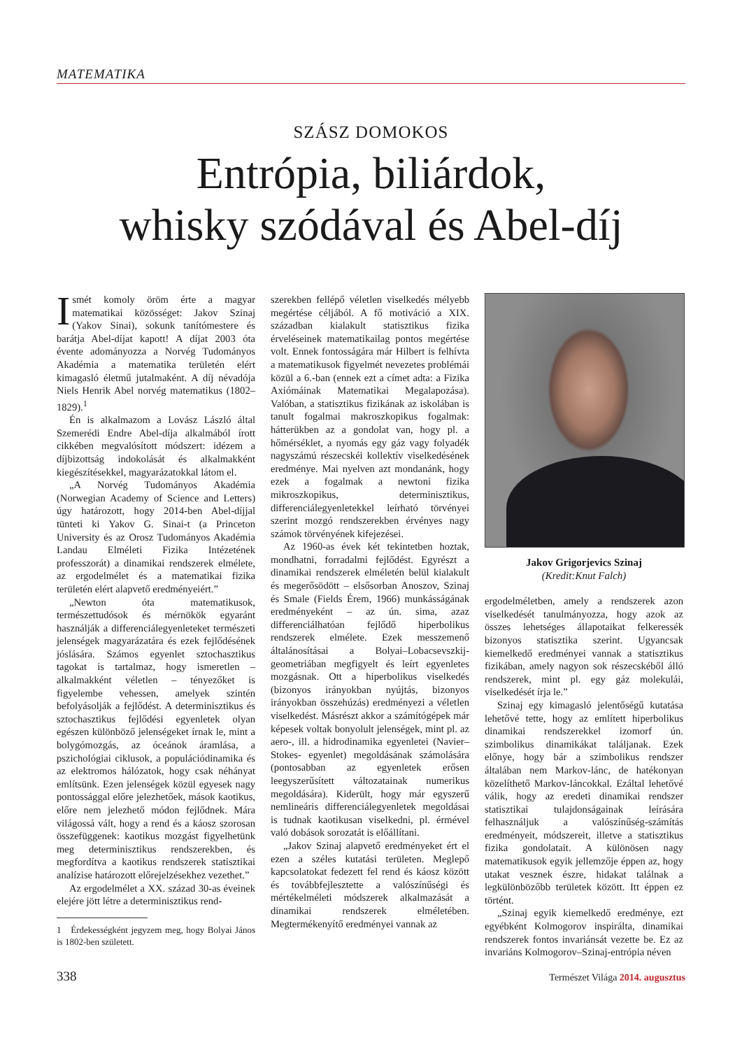MATEMATIKA
SZÁSZ DOMOKOS
Entrópia, biliárdok,
whisky szódával és Abel-díj
Ismét komoly öröm érte a magyar matematikai közösséget: Jakov Szinaj (Yakov Sinai), sokunk tanítómestere és barátja Abel-díjat kapott! A díjat 2003 óta évente adományozza a Norvég Tudományos Akadémia a matematika területén elért kimagasló életmű jutalmaként. A díj névadója Niels Henrik Abel norvég matematikus (1802–1829).<sup>1</sup>
Én is alkalmazom a Lovász László által Szemerédi Endre Abel-díja alkalmából írott cikkében megvalósított módszert: idézem a díjbizottság indokolását és alkalmakként kiegészítésekkel, magyarázatokkal látom el.
„A Norvég Tudományos Akadémia (Norwegian Academy of Science and Letters) úgy határozott, hogy 2014-ben Abel-díjjal tünteti ki Yakov G. Sinai-t (a Princeton University és az Orosz Tudományos Akadémia Landau Elméleti Fizika Intézetének professzorát) a dinamikai rendszerek elmélete, az ergodelmélet és a matematikai fizika területén elért alapvető eredményeiért.”
„Newton óta matematikusok, természettudósok és mérnökök egyaránt használják a differenciálegyenleteket természeti jelenségek magyarázatára és ezek fejlődésének jóslására. Számos egyenlet sztochasztikus tagokat is tartalmaz, hogy ismeretlen – alkalmakként véletlen – tényezőket is figyelembe vehessen, amelyek szintén befolyásolják a fejlődést. A determinisztikus és sztochasztikus fejlődési egyenletek olyan egészen különböző jelenségeket írnak le, mint a bolygómozgás, az óceánok áramlása, a pszichológiai ciklusok, a populációdinamika és az elektromos hálózatok, hogy csak néhányat említsünk. Ezen jelenségek közül egyesek nagy pontossággal előre jelezhetőek, mások kaotikus, előre nem jelezhető módon fejlődnek. Mára világossá vált, hogy a rend és a káosz szorosan összefüggenek: kaotikus mozgást figyelhetünk meg determinisztikus rendszerekben, és megfordítva a kaotikus rendszerek statisztikai analízise határozott előrejelzésekhez vezethet.”
Az ergodelmélet a XX. század 30-as éveinek elejére jött létre a determinisztikus rend-
1 Érdekességként jegyzem meg, hogy Bolyai János is 1802-ben született.
szerekben fellépő véletlen viselkedés mélyebb megértése céljából. A fő motiváció a XIX. században kialakult statisztikus fizika érveléseinek matematikailag pontos megértése volt. Ennek fontosságára már Hilbert is felhívta a matematikusok figyelmét nevezetes problémái közül a 6.-ban (ennek ezt a címet adta: a Fizika Axiómáinak Matematikai Megalapozása). Valóban, a statisztikus fizikának az iskolában is tanult fogalmai makroszkopikus fogalmak: hátterükben az a gondolat van, hogy pl. a hőmérséklet, a nyomás egy gáz vagy folyadék nagyszámú részecskéi kollektív viselkedésének eredménye. Mai nyelven azt mondanánk, hogy ezek a fogalmak a newtoni fizika mikroszkopikus, determinisztikus, differenciálegyenletekkel leírható törvényei szerint mozgó rendszerekben érvényes nagy számok törvényének kifejezései.
Az 1960-as évek két tekintetben hoztak, mondhatni, forradalmi fejlődést. Egyrészt a dinamikai rendszerek elméletén belül kialakult és megerősödött – elsősorban Anoszov, Szinaj és Smale (Fields Érem, 1966) munkásságának eredményeként – az ún. sima, azaz differenciálhatóan fejlődő hiperbolikus rendszerek elmélete. Ezek messzemenő általánosításai a Bolyai–Lobacsevszkij-geometriában megfigyelt és leírt egyenletes mozgásnak. Ott a hiperbolikus viselkedés (bizonyos irányokban nyújtás, bizonyos irányokban összehúzás) eredményezi a véletlen viselkedést. Másrészt akkor a számítógépek már képesek voltak bonyolult jelenségek, mint pl. az aero-, ill. a hidrodinamika egyenletei (Navier–Stokes- egyenlet) megoldásának számolására (pontosabban az egyenletek erősen leegyszerűsített változatainak numerikus megoldására). Kiderült, hogy már egyszerű nemlineáris differenciálegyenletek megoldásai is tudnak kaotikusan viselkedni, pl. érmével való dobások sorozatát is előállítani.
„Jakov Szinaj alapvető eredményeket ért el ezen a széles kutatási területen. Meglepő kapcsolatokat fedezett fel rend és káosz között és továbbfejlesztette a valószínűségi és mértékelméleti módszerek alkalmazását a dinamikai rendszerek elméletében. Megtermékenyítő eredményei vannak az
Jakov Grigorjevics Szinaj
(Kredit:Knut Falch)
ergodelméletben, amely a rendszerek azon viselkedését tanulmányozza, hogy azok az összes lehetséges állapotaikat felkeressék bizonyos statisztika szerint. Ugyancsak kiemelkedő eredményei vannak a statisztikus fizikában, amely nagyon sok részecskéből álló rendszerek, mint pl. egy gáz molekulái, viselkedését írja le.”
Szinaj egy kimagasló jelentőségű kutatása lehetővé tette, hogy az említett hiperbolikus dinamikai rendszerekkel izomorf ún. szimbolikus dinamikákat találjanak. Ezek előnye, hogy bár a szimbolikus rendszer általában nem Markov-lánc, de hatékonyan közelíthető Markov-láncokkal. Ezáltal lehetővé válik, hogy az eredeti dinamikai rendszer statisztikai tulajdonságainak leírására felhasználjuk a valószínűség-számítás eredményeit, módszereit, illetve a statisztikus fizika gondolatait. A különösen nagy matematikusok egyik jellemzője éppen az, hogy utakat vesznek észre, hidakat találnak a legkülönbözőbb területek között. Itt éppen ez történt.
„Szinaj egyik kiemelkedő eredménye, ezt egyébként Kolmogorov inspirálta, dinamikai rendszerek fontos invariánsát vezette be. Ez az invariáns Kolmogorov–Szinaj-entrópia néven
338 Természet Világa 2014. augusztus